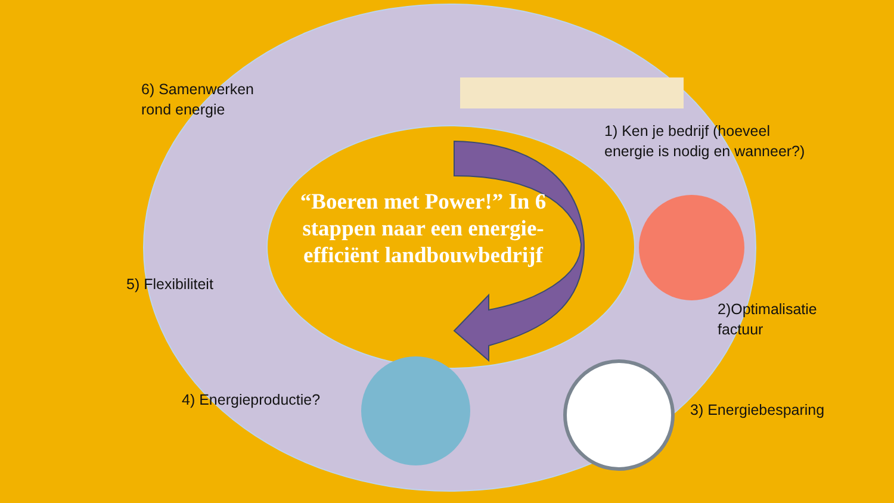“Boeren met Power!” In 6 stappen naar een energie-efficiënt landbouwbedrijf
6) Samenwerken
rond energie
1) Ken je bedrijf (hoeveel
energie is nodig en wanneer?)
5) Flexibiliteit
2)Optimalisatie
factuur
4) Energieproductie?
3) Energiebesparing